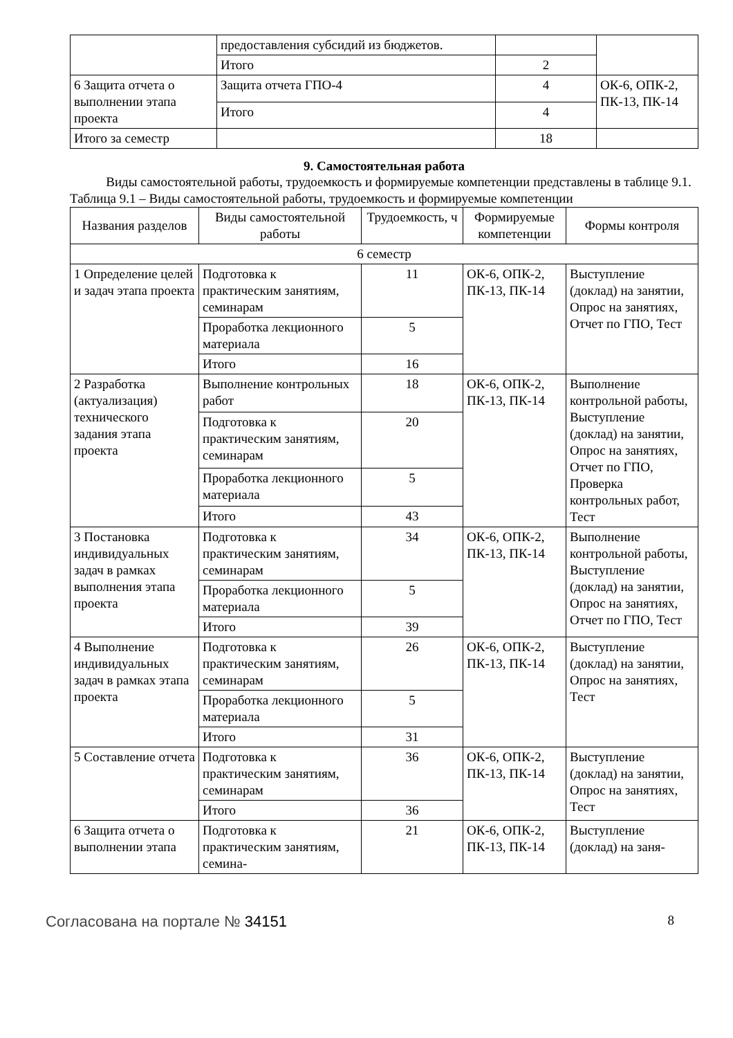| | предоставления субсидий из бюджетов. | | |
| | Итого | 2 | |
| 6 Защита отчета о выполнении этапа проекта | Защита отчета ГПО-4 | 4 | ОК-6, ОПК-2, ПК-13, ПК-14 |
| | Итого | 4 | |
| Итого за семестр | | 18 | |
9. Самостоятельная работа
Виды самостоятельной работы, трудоемкость и формируемые компетенции представлены в таблице 9.1.
Таблица 9.1 – Виды самостоятельной работы, трудоемкость и формируемые компетенции
| Названия разделов | Виды самостоятельной работы | Трудоемкость, ч | Формируемые компетенции | Формы контроля |
| --- | --- | --- | --- | --- |
| 6 семестр | | | | |
| 1 Определение целей и задач этапа проекта | Подготовка к практическим занятиям, семинарам | 11 | ОК-6, ОПК-2, ПК-13, ПК-14 | Выступление (доклад) на занятии, Опрос на занятиях, Отчет по ГПО, Тест |
| | Проработка лекционного материала | 5 | | |
| | Итого | 16 | | |
| 2 Разработка (актуализация) технического задания этапа проекта | Выполнение контрольных работ | 18 | ОК-6, ОПК-2, ПК-13, ПК-14 | Выполнение контрольной работы, Выступление (доклад) на занятии, Опрос на занятиях, Отчет по ГПО, Проверка контрольных работ, Тест |
| | Подготовка к практическим занятиям, семинарам | 20 | | |
| | Проработка лекционного материала | 5 | | |
| | Итого | 43 | | |
| 3 Постановка индивидуальных задач в рамках выполнения этапа проекта | Подготовка к практическим занятиям, семинарам | 34 | ОК-6, ОПК-2, ПК-13, ПК-14 | Выполнение контрольной работы, Выступление (доклад) на занятии, Опрос на занятиях, Отчет по ГПО, Тест |
| | Проработка лекционного материала | 5 | | |
| | Итого | 39 | | |
| 4 Выполнение индивидуальных задач в рамках этапа проекта | Подготовка к практическим занятиям, семинарам | 26 | ОК-6, ОПК-2, ПК-13, ПК-14 | Выступление (доклад) на занятии, Опрос на занятиях, Тест |
| | Проработка лекционного материала | 5 | | |
| | Итого | 31 | | |
| 5 Составление отчета | Подготовка к практическим занятиям, семинарам | 36 | ОК-6, ОПК-2, ПК-13, ПК-14 | Выступление (доклад) на занятии, Опрос на занятиях, Тест |
| | Итого | 36 | | |
| 6 Защита отчета о выполнении этапа | Подготовка к практическим занятиям, семина- | 21 | ОК-6, ОПК-2, ПК-13, ПК-14 | Выступление (доклад) на заня- |
Согласована на портале № 34151 8